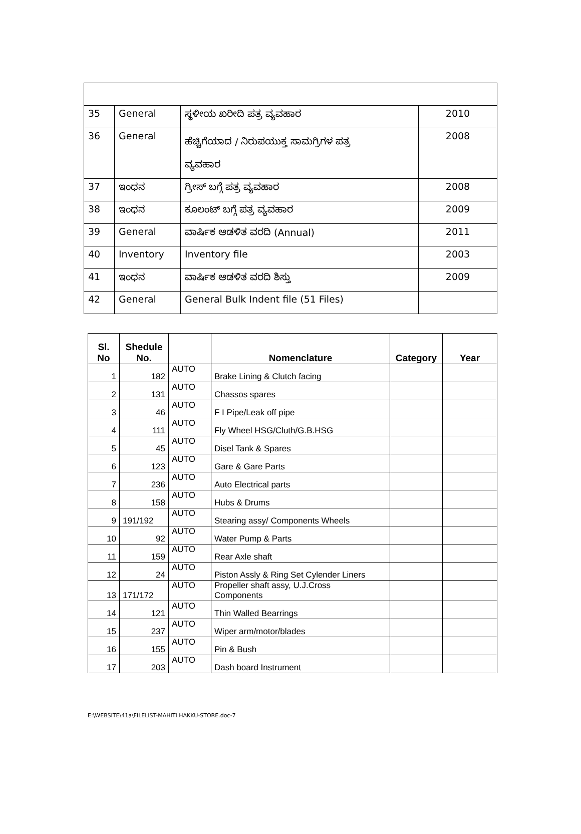| 35 | General | ಸ್ಥಳೀಯ ಖರೀದಿ ಪತ್ರ ವ್ಯವಹಾರ | 2010 |
| 36 | General | ಹೆಚ್ಚಿಗೆಯಾದ / ನಿರುಪಯುಕ್ತ ಸಾಮಗ್ರಿಗಳ ಪತ್ರ ವ್ಯವಹಾರ | 2008 |
| 37 | ಇಂಧನ | ಗ್ರೀಸ್ ಬಗ್ಗೆ ಪತ್ರ ವ್ಯವಹಾರ | 2008 |
| 38 | ಇಂಧನ | ಕೂಲಂಟ್ ಬಗ್ಗೆ ಪತ್ರ ವ್ಯವಹಾರ | 2009 |
| 39 | General | ವಾರ್ಷಿಕ ಆಡಳಿತ ವರದಿ (Annual) | 2011 |
| 40 | Inventory | Inventory file | 2003 |
| 41 | ಇಂಧನ | ವಾರ್ಷಿಕ ಆಡಳಿತ ವರದಿ ಶಿಸ್ತು | 2009 |
| 42 | General | General Bulk Indent file (51 Files) | |
| Sl. No | Shedule No. | | Nomenclature | Category | Year |
| --- | --- | --- | --- | --- | --- |
| 1 | 182 | AUTO | Brake Lining & Clutch facing | | |
| 2 | 131 | AUTO | Chassos spares | | |
| 3 | 46 | AUTO | F I Pipe/Leak off pipe | | |
| 4 | 111 | AUTO | Fly Wheel HSG/Cluth/G.B.HSG | | |
| 5 | 45 | AUTO | Disel Tank & Spares | | |
| 6 | 123 | AUTO | Gare & Gare Parts | | |
| 7 | 236 | AUTO | Auto Electrical parts | | |
| 8 | 158 | AUTO | Hubs & Drums | | |
| 9 | 191/192 | AUTO | Stearing assy/ Components Wheels | | |
| 10 | 92 | AUTO | Water Pump & Parts | | |
| 11 | 159 | AUTO | Rear Axle shaft | | |
| 12 | 24 | AUTO | Piston Assly & Ring Set Cylender Liners | | |
| 13 | 171/172 | AUTO | Propeller shaft assy, U.J.Cross Components | | |
| 14 | 121 | AUTO | Thin Walled Bearrings | | |
| 15 | 237 | AUTO | Wiper arm/motor/blades | | |
| 16 | 155 | AUTO | Pin & Bush | | |
| 17 | 203 | AUTO | Dash board Instrument | | |
E:\WEBSITE\41a\FILELIST-MAHITI HAKKU-STORE.doc-7